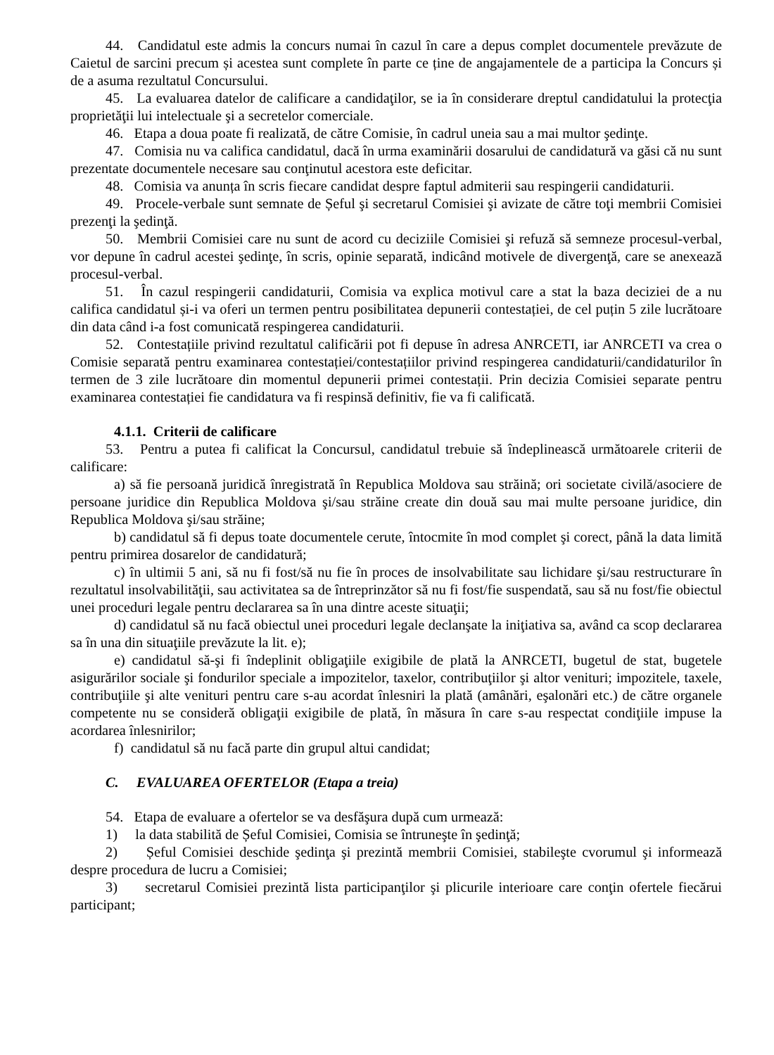44. Candidatul este admis la concurs numai în cazul în care a depus complet documentele prevăzute de Caietul de sarcini precum și acestea sunt complete în parte ce ține de angajamentele de a participa la Concurs și de a asuma rezultatul Concursului.
45. La evaluarea datelor de calificare a candidaţilor, se ia în considerare dreptul candidatului la protecţia proprietăţii lui intelectuale şi a secretelor comerciale.
46. Etapa a doua poate fi realizată, de către Comisie, în cadrul uneia sau a mai multor şedinţe.
47. Comisia nu va califica candidatul, dacă în urma examinării dosarului de candidatură va găsi că nu sunt prezentate documentele necesare sau conţinutul acestora este deficitar.
48. Comisia va anunța în scris fiecare candidat despre faptul admiterii sau respingerii candidaturii.
49. Procele-verbale sunt semnate de Șeful şi secretarul Comisiei şi avizate de către toţi membrii Comisiei prezenţi la şedinţă.
50. Membrii Comisiei care nu sunt de acord cu deciziile Comisiei şi refuză să semneze procesul-verbal, vor depune în cadrul acestei şedinţe, în scris, opinie separată, indicând motivele de divergenţă, care se anexează procesul-verbal.
51. În cazul respingerii candidaturii, Comisia va explica motivul care a stat la baza deciziei de a nu califica candidatul și-i va oferi un termen pentru posibilitatea depunerii contestației, de cel puțin 5 zile lucrătoare din data când i-a fost comunicată respingerea candidaturii.
52. Contestațiile privind rezultatul calificării pot fi depuse în adresa ANRCETI, iar ANRCETI va crea o Comisie separată pentru examinarea contestației/contestațiilor privind respingerea candidaturii/candidaturilor în termen de 3 zile lucrătoare din momentul depunerii primei contestații. Prin decizia Comisiei separate pentru examinarea contestației fie candidatura va fi respinsă definitiv, fie va fi calificată.
4.1.1. Criterii de calificare
53. Pentru a putea fi calificat la Concursul, candidatul trebuie să îndeplinească următoarele criterii de calificare:
a) să fie persoană juridică înregistrată în Republica Moldova sau străină; ori societate civilă/asociere de persoane juridice din Republica Moldova şi/sau străine create din două sau mai multe persoane juridice, din Republica Moldova şi/sau străine;
b) candidatul să fi depus toate documentele cerute, întocmite în mod complet şi corect, până la data limită pentru primirea dosarelor de candidatură;
c) în ultimii 5 ani, să nu fi fost/să nu fie în proces de insolvabilitate sau lichidare şi/sau restructurare în rezultatul insolvabilităţii, sau activitatea sa de întreprinzător să nu fi fost/fie suspendată, sau să nu fost/fie obiectul unei proceduri legale pentru declararea sa în una dintre aceste situaţii;
d) candidatul să nu facă obiectul unei proceduri legale declanşate la iniţiativa sa, având ca scop declararea sa în una din situaţiile prevăzute la lit. e);
e) candidatul să-şi fi îndeplinit obligaţiile exigibile de plată la ANRCETI, bugetul de stat, bugetele asigurărilor sociale şi fondurilor speciale a impozitelor, taxelor, contribuţiilor şi altor venituri; impozitele, taxele, contribuţiile şi alte venituri pentru care s-au acordat înlesniri la plată (amânări, eşalonări etc.) de către organele competente nu se consideră obligaţii exigibile de plată, în măsura în care s-au respectat condiţiile impuse la acordarea înlesnirilor;
f) candidatul să nu facă parte din grupul altui candidat;
C. EVALUAREA OFERTELOR (Etapa a treia)
54. Etapa de evaluare a ofertelor se va desfăşura după cum urmează:
1) la data stabilită de Șeful Comisiei, Comisia se întruneşte în şedinţă;
2) Șeful Comisiei deschide şedinţa şi prezintă membrii Comisiei, stabileşte cvorumul şi informează despre procedura de lucru a Comisiei;
3) secretarul Comisiei prezintă lista participanţilor şi plicurile interioare care conţin ofertele fiecărui participant;